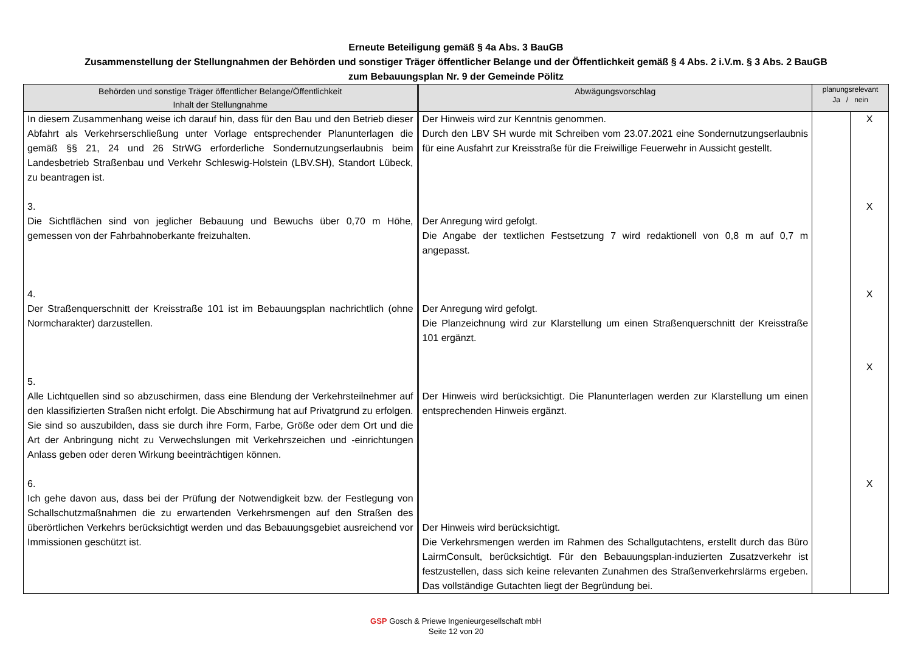Erneute Beteiligung gemäß § 4a Abs. 3 BauGB
Zusammenstellung der Stellungnahmen der Behörden und sonstiger Träger öffentlicher Belange und der Öffentlichkeit gemäß § 4 Abs. 2 i.V.m. § 3 Abs. 2 BauGB
zum Bebauungsplan Nr. 9 der Gemeinde Pölitz
| Behörden und sonstige Träger öffentlicher Belange/Öffentlichkeit Inhalt der Stellungnahme | Abwägungsvorschlag | planungsrelevant Ja / nein | |
| --- | --- | --- | --- |
| In diesem Zusammenhang weise ich darauf hin, dass für den Bau und den Betrieb dieser Abfahrt als Verkehrserschließung unter Vorlage entsprechender Planunterlagen die gemäß §§ 21, 24 und 26 StrWG erforderliche Sondernutzungserlaubnis beim Landesbetrieb Straßenbau und Verkehr Schleswig-Holstein (LBV.SH), Standort Lübeck, zu beantragen ist. 3. Die Sichtflächen sind von jeglicher Bebauung und Bewuchs über 0,70 m Höhe, gemessen von der Fahrbahnoberkante freizuhalten. 4. Der Straßenquerschnitt der Kreisstraße 101 ist im Bebauungsplan nachrichtlich (ohne Normcharakter) darzustellen. 5. Alle Lichtquellen sind so abzuschirmen, dass eine Blendung der Verkehrsteilnehmer auf den klassifizierten Straßen nicht erfolgt. Die Abschirmung hat auf Privatgrund zu erfolgen. Sie sind so auszubilden, dass sie durch ihre Form, Farbe, Größe oder dem Ort und die Art der Anbringung nicht zu Verwechslungen mit Verkehrszeichen und -einrichtungen Anlass geben oder deren Wirkung beeinträchtigen können. 6. Ich gehe davon aus, dass bei der Prüfung der Notwendigkeit bzw. der Festlegung von Schallschutzmaßnahmen die zu erwartenden Verkehrsmengen auf den Straßen des überörtlichen Verkehrs berücksichtigt werden und das Bebauungsgebiet ausreichend vor Immissionen geschützt ist. | Der Hinweis wird zur Kenntnis genommen. Durch den LBV SH wurde mit Schreiben vom 23.07.2021 eine Sondernutzungserlaubnis für eine Ausfahrt zur Kreisstraße für die Freiwillige Feuerwehr in Aussicht gestellt. Der Anregung wird gefolgt. Die Angabe der textlichen Festsetzung 7 wird redaktionell von 0,8 m auf 0,7 m angepasst. Der Anregung wird gefolgt. Die Planzeichnung wird zur Klarstellung um einen Straßenquerschnitt der Kreisstraße 101 ergänzt. Der Hinweis wird berücksichtigt. Die Planunterlagen werden zur Klarstellung um einen entsprechenden Hinweis ergänzt. Der Hinweis wird berücksichtigt. Die Verkehrsmengen werden im Rahmen des Schallgutachtens, erstellt durch das Büro LairmConsult, berücksichtigt. Für den Bebauungsplan-induzierten Zusatzverkehr ist festzustellen, dass sich keine relevanten Zunahmen des Straßenverkehrslärms ergeben. Das vollständige Gutachten liegt der Begründung bei. | | X X X X X |
GSP Gosch & Priewe Ingenieurgesellschaft mbH
Seite 12 von 20